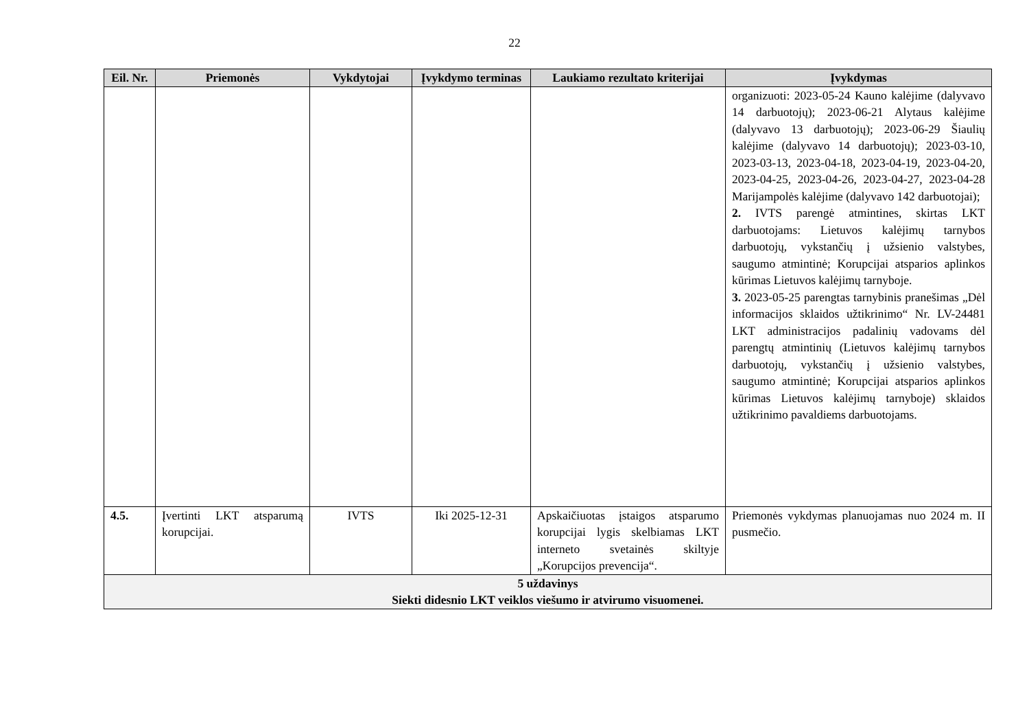22
| Eil. Nr. | Priemonės | Vykdytojai | Įvykdymo terminas | Laukiamo rezultato kriterijai | Įvykdymas |
| --- | --- | --- | --- | --- | --- |
| | | | | | organizuoti: 2023-05-24 Kauno kalėjime (dalyvavo 14 darbuotojų); 2023-06-21 Alytaus kalėjime (dalyvavo 13 darbuotojų); 2023-06-29 Šiaulių kalėjime (dalyvavo 14 darbuotojų); 2023-03-10, 2023-03-13, 2023-04-18, 2023-04-19, 2023-04-20, 2023-04-25, 2023-04-26, 2023-04-27, 2023-04-28 Marijampolės kalėjime (dalyvavo 142 darbuotojai); 2. IVTS parengė atmintines, skirtas LKT darbuotojams: Lietuvos kalėjimų tarnybos darbuotojų, vykstančių į užsienio valstybes, saugumo atmintinė; Korupcijai atsparios aplinkos kūrimas Lietuvos kalėjimų tarnyboje. 3. 2023-05-25 parengtas tarnybinis pranešimas „Dėl informacijos sklaidos užtikrinimo“ Nr. LV-24481 LKT administracijos padalinių vadovams dėl parengtų atmintinių (Lietuvos kalėjimų tarnybos darbuotojų, vykstančių į užsienio valstybes, saugumo atmintinė; Korupcijai atsparios aplinkos kūrimas Lietuvos kalėjimų tarnyboje) sklaidos užtikrinimo pavaldiems darbuotojams. |
| 4.5. | Įvertinti LKT atsparumą korupcijai. | IVTS | Iki 2025-12-31 | Apskaičiuotas įstaigos atsparumo korupcijai lygis skelbiamas LKT interneto svetainės skiltyje „Korupcijos prevencija“. | Priemonės vykdymas planuojamas nuo 2024 m. II pusmečio. |
| 5 uždavinys Siekti didesnio LKT veiklos viešumo ir atvirumo visuomenei. | | | | | |